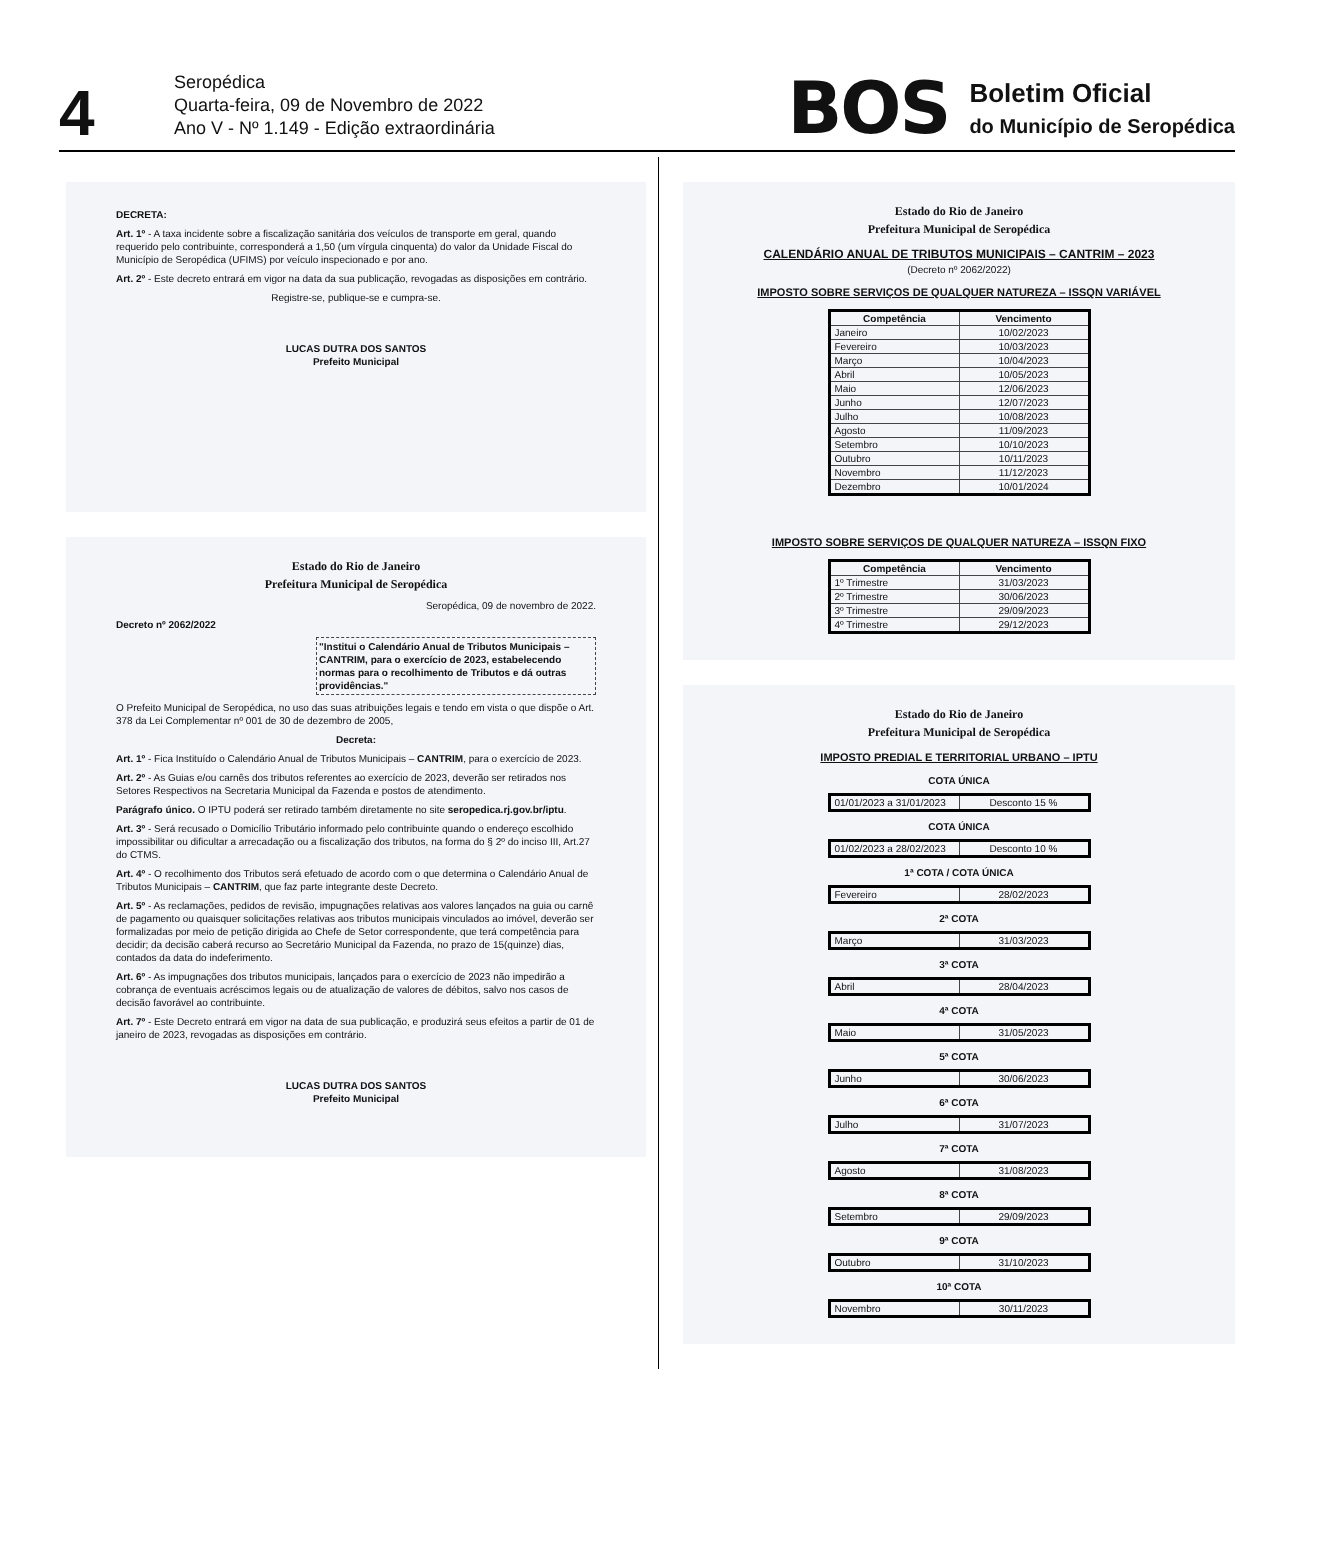4
Seropédica
Quarta-feira, 09 de Novembro de 2022
Ano V - Nº 1.149 - Edição extraordinária
BOS
Boletim Oficial
do Município de Seropédica
DECRETA:
Art. 1º - A taxa incidente sobre a fiscalização sanitária dos veículos de transporte em geral, quando requerido pelo contribuinte, corresponderá a 1,50 (um vírgula cinquenta) do valor da Unidade Fiscal do Município de Seropédica (UFIMS) por veículo inspecionado e por ano.
Art. 2º - Este decreto entrará em vigor na data da sua publicação, revogadas as disposições em contrário.
Registre-se, publique-se e cumpra-se.
LUCAS DUTRA DOS SANTOS
Prefeito Municipal
Estado do Rio de Janeiro
Prefeitura Municipal de Seropédica
Seropédica, 09 de novembro de 2022.
Decreto nº 2062/2022
"Institui o Calendário Anual de Tributos Municipais – CANTRIM, para o exercício de 2023, estabelecendo normas para o recolhimento de Tributos e dá outras providências."
O Prefeito Municipal de Seropédica, no uso das suas atribuições legais e tendo em vista o que dispõe o Art. 378 da Lei Complementar nº 001 de 30 de dezembro de 2005,
Decreta:
Art. 1º - Fica Instituído o Calendário Anual de Tributos Municipais – CANTRIM, para o exercício de 2023.
Art. 2º - As Guias e/ou carnês dos tributos referentes ao exercício de 2023, deverão ser retirados nos Setores Respectivos na Secretaria Municipal da Fazenda e postos de atendimento.
Parágrafo único. O IPTU poderá ser retirado também diretamente no site seropedica.rj.gov.br/iptu.
Art. 3º - Será recusado o Domicílio Tributário informado pelo contribuinte quando o endereço escolhido impossibilitar ou dificultar a arrecadação ou a fiscalização dos tributos, na forma do § 2º do inciso III, Art.27 do CTMS.
Art. 4º - O recolhimento dos Tributos será efetuado de acordo com o que determina o Calendário Anual de Tributos Municipais – CANTRIM, que faz parte integrante deste Decreto.
Art. 5º - As reclamações, pedidos de revisão, impugnações relativas aos valores lançados na guia ou carnê de pagamento ou quaisquer solicitações relativas aos tributos municipais vinculados ao imóvel, deverão ser formalizadas por meio de petição dirigida ao Chefe de Setor correspondente, que terá competência para decidir; da decisão caberá recurso ao Secretário Municipal da Fazenda, no prazo de 15(quinze) dias, contados da data do indeferimento.
Art. 6º - As impugnações dos tributos municipais, lançados para o exercício de 2023 não impedirão a cobrança de eventuais acréscimos legais ou de atualização de valores de débitos, salvo nos casos de decisão favorável ao contribuinte.
Art. 7º - Este Decreto entrará em vigor na data de sua publicação, e produzirá seus efeitos a partir de 01 de janeiro de 2023, revogadas as disposições em contrário.
LUCAS DUTRA DOS SANTOS
Prefeito Municipal
Estado do Rio de Janeiro
Prefeitura Municipal de Seropédica
CALENDÁRIO ANUAL DE TRIBUTOS MUNICIPAIS – CANTRIM – 2023
(Decreto nº 2062/2022)
IMPOSTO SOBRE SERVIÇOS DE QUALQUER NATUREZA – ISSQN VARIÁVEL
| Competência | Vencimento |
| --- | --- |
| Janeiro | 10/02/2023 |
| Fevereiro | 10/03/2023 |
| Março | 10/04/2023 |
| Abril | 10/05/2023 |
| Maio | 12/06/2023 |
| Junho | 12/07/2023 |
| Julho | 10/08/2023 |
| Agosto | 11/09/2023 |
| Setembro | 10/10/2023 |
| Outubro | 10/11/2023 |
| Novembro | 11/12/2023 |
| Dezembro | 10/01/2024 |
IMPOSTO SOBRE SERVIÇOS DE QUALQUER NATUREZA – ISSQN FIXO
| Competência | Vencimento |
| --- | --- |
| 1º Trimestre | 31/03/2023 |
| 2º Trimestre | 30/06/2023 |
| 3º Trimestre | 29/09/2023 |
| 4º Trimestre | 29/12/2023 |
Estado do Rio de Janeiro
Prefeitura Municipal de Seropédica
IMPOSTO PREDIAL E TERRITORIAL URBANO – IPTU
COTA ÚNICA
| 01/01/2023 a 31/01/2023 | Desconto 15 % |
COTA ÚNICA
| 01/02/2023 a 28/02/2023 | Desconto 10 % |
1ª COTA / COTA ÚNICA
| Fevereiro | 28/02/2023 |
2ª COTA
| Março | 31/03/2023 |
3ª COTA
| Abril | 28/04/2023 |
4ª COTA
| Maio | 31/05/2023 |
5ª COTA
| Junho | 30/06/2023 |
6ª COTA
| Julho | 31/07/2023 |
7ª COTA
| Agosto | 31/08/2023 |
8ª COTA
| Setembro | 29/09/2023 |
9ª COTA
| Outubro | 31/10/2023 |
10ª COTA
| Novembro | 30/11/2023 |